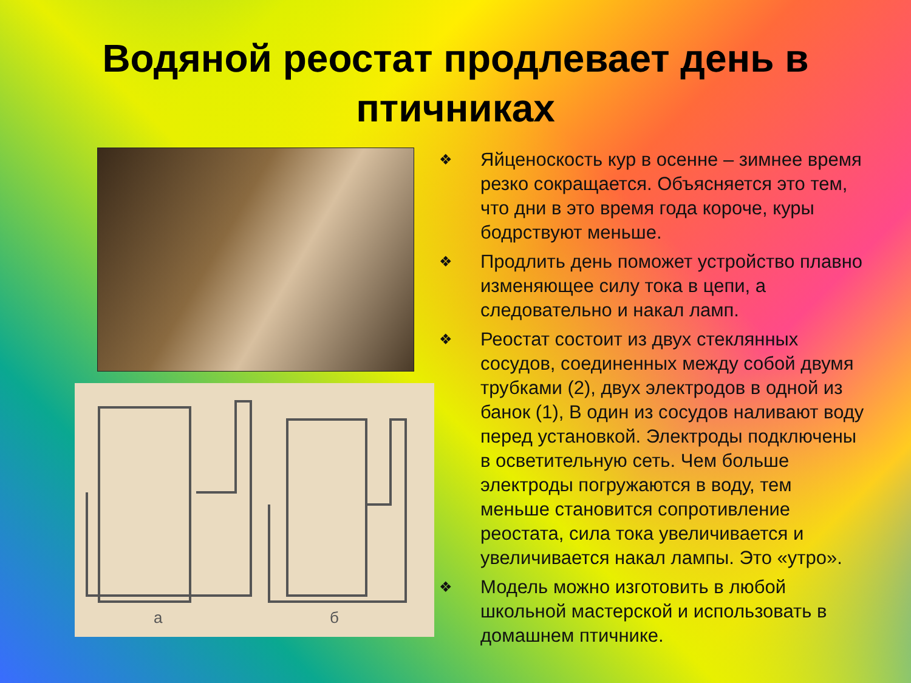Водяной реостат продлевает день в птичниках
а
б
❖ Яйценоскость кур в осенне – зимнее время резко сокращается. Объясняется это тем, что дни в это время года короче, куры бодрствуют меньше.
❖ Продлить день поможет устройство плавно изменяющее силу тока в цепи, а следовательно и накал ламп.
❖ Реостат состоит из двух стеклянных сосудов, соединенных между собой двумя трубками (2), двух электродов в одной из банок (1), В один из сосудов наливают воду перед установкой. Электроды подключены в осветительную сеть. Чем больше электроды погружаются в воду, тем меньше становится сопротивление реостата, сила тока увеличивается и увеличивается накал лампы. Это «утро».
❖ Модель можно изготовить в любой школьной мастерской и использовать в домашнем птичнике.